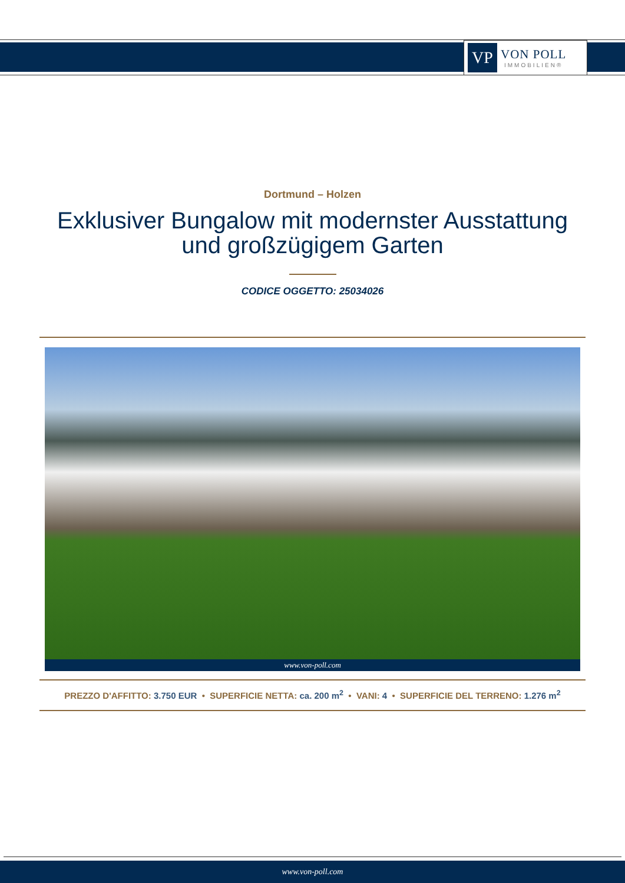VP
VON POLL
IMMOBILIEN®
Dortmund – Holzen
Exklusiver Bungalow mit modernster Ausstattung
und großzügigem Garten
CODICE OGGETTO: 25034026
www.von-poll.com
PREZZO D'AFFITTO: 3.750 EUR • SUPERFICIE NETTA: ca. 200 m<sup>2</sup> • VANI: 4 • SUPERFICIE DEL TERRENO: 1.276 m<sup>2</sup>
www.von-poll.com